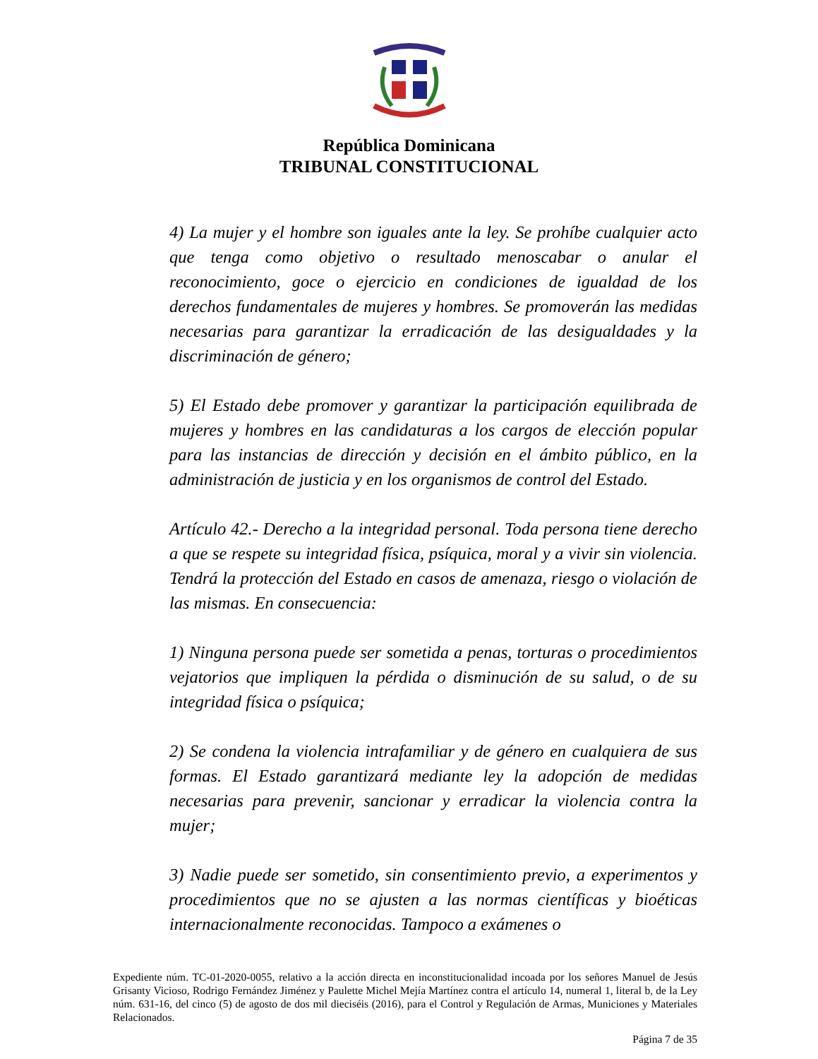República Dominicana
TRIBUNAL CONSTITUCIONAL
4) La mujer y el hombre son iguales ante la ley. Se prohíbe cualquier acto que tenga como objetivo o resultado menoscabar o anular el reconocimiento, goce o ejercicio en condiciones de igualdad de los derechos fundamentales de mujeres y hombres. Se promoverán las medidas necesarias para garantizar la erradicación de las desigualdades y la discriminación de género;
5) El Estado debe promover y garantizar la participación equilibrada de mujeres y hombres en las candidaturas a los cargos de elección popular para las instancias de dirección y decisión en el ámbito público, en la administración de justicia y en los organismos de control del Estado.
Artículo 42.- Derecho a la integridad personal. Toda persona tiene derecho a que se respete su integridad física, psíquica, moral y a vivir sin violencia. Tendrá la protección del Estado en casos de amenaza, riesgo o violación de las mismas. En consecuencia:
1) Ninguna persona puede ser sometida a penas, torturas o procedimientos vejatorios que impliquen la pérdida o disminución de su salud, o de su integridad física o psíquica;
2) Se condena la violencia intrafamiliar y de género en cualquiera de sus formas. El Estado garantizará mediante ley la adopción de medidas necesarias para prevenir, sancionar y erradicar la violencia contra la mujer;
3) Nadie puede ser sometido, sin consentimiento previo, a experimentos y procedimientos que no se ajusten a las normas científicas y bioéticas internacionalmente reconocidas. Tampoco a exámenes o
Expediente núm. TC-01-2020-0055, relativo a la acción directa en inconstitucionalidad incoada por los señores Manuel de Jesús Grisanty Vicioso, Rodrigo Fernández Jiménez y Paulette Michel Mejía Martínez contra el artículo 14, numeral 1, literal b, de la Ley núm. 631-16, del cinco (5) de agosto de dos mil dieciséis (2016), para el Control y Regulación de Armas, Municiones y Materiales Relacionados.
Página 7 de 35